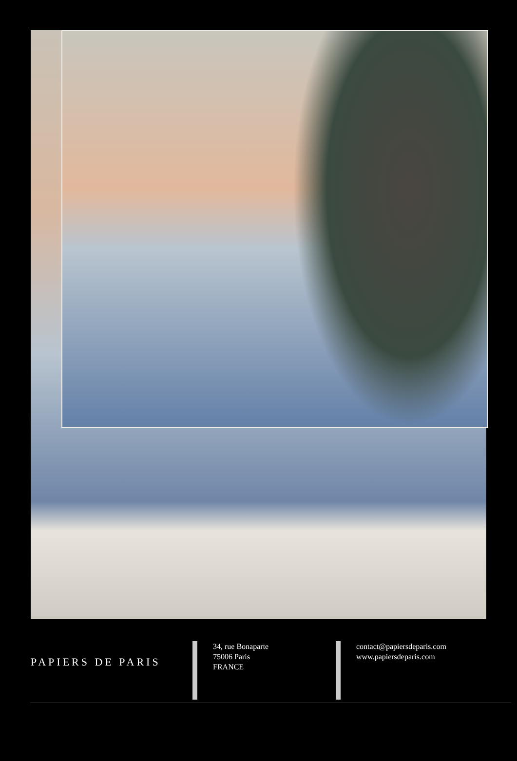PAPIERS DE PARIS
34, rue Bonaparte
75006 Paris
FRANCE
contact@papiersdeparis.com
www.papiersdeparis.com